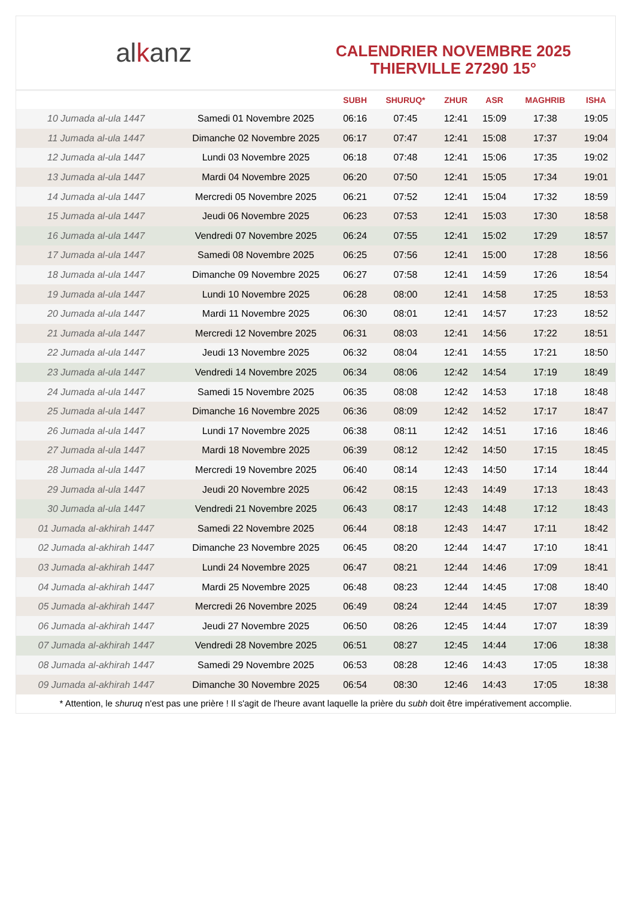alkanz
CALENDRIER NOVEMBRE 2025
THIERVILLE 27290 15°
| | | SUBH | SHURUQ* | ZHUR | ASR | MAGHRIB | ISHA |
| --- | --- | --- | --- | --- | --- | --- | --- |
| 10 Jumada al-ula 1447 | Samedi 01 Novembre 2025 | 06:16 | 07:45 | 12:41 | 15:09 | 17:38 | 19:05 |
| 11 Jumada al-ula 1447 | Dimanche 02 Novembre 2025 | 06:17 | 07:47 | 12:41 | 15:08 | 17:37 | 19:04 |
| 12 Jumada al-ula 1447 | Lundi 03 Novembre 2025 | 06:18 | 07:48 | 12:41 | 15:06 | 17:35 | 19:02 |
| 13 Jumada al-ula 1447 | Mardi 04 Novembre 2025 | 06:20 | 07:50 | 12:41 | 15:05 | 17:34 | 19:01 |
| 14 Jumada al-ula 1447 | Mercredi 05 Novembre 2025 | 06:21 | 07:52 | 12:41 | 15:04 | 17:32 | 18:59 |
| 15 Jumada al-ula 1447 | Jeudi 06 Novembre 2025 | 06:23 | 07:53 | 12:41 | 15:03 | 17:30 | 18:58 |
| 16 Jumada al-ula 1447 | Vendredi 07 Novembre 2025 | 06:24 | 07:55 | 12:41 | 15:02 | 17:29 | 18:57 |
| 17 Jumada al-ula 1447 | Samedi 08 Novembre 2025 | 06:25 | 07:56 | 12:41 | 15:00 | 17:28 | 18:56 |
| 18 Jumada al-ula 1447 | Dimanche 09 Novembre 2025 | 06:27 | 07:58 | 12:41 | 14:59 | 17:26 | 18:54 |
| 19 Jumada al-ula 1447 | Lundi 10 Novembre 2025 | 06:28 | 08:00 | 12:41 | 14:58 | 17:25 | 18:53 |
| 20 Jumada al-ula 1447 | Mardi 11 Novembre 2025 | 06:30 | 08:01 | 12:41 | 14:57 | 17:23 | 18:52 |
| 21 Jumada al-ula 1447 | Mercredi 12 Novembre 2025 | 06:31 | 08:03 | 12:41 | 14:56 | 17:22 | 18:51 |
| 22 Jumada al-ula 1447 | Jeudi 13 Novembre 2025 | 06:32 | 08:04 | 12:41 | 14:55 | 17:21 | 18:50 |
| 23 Jumada al-ula 1447 | Vendredi 14 Novembre 2025 | 06:34 | 08:06 | 12:42 | 14:54 | 17:19 | 18:49 |
| 24 Jumada al-ula 1447 | Samedi 15 Novembre 2025 | 06:35 | 08:08 | 12:42 | 14:53 | 17:18 | 18:48 |
| 25 Jumada al-ula 1447 | Dimanche 16 Novembre 2025 | 06:36 | 08:09 | 12:42 | 14:52 | 17:17 | 18:47 |
| 26 Jumada al-ula 1447 | Lundi 17 Novembre 2025 | 06:38 | 08:11 | 12:42 | 14:51 | 17:16 | 18:46 |
| 27 Jumada al-ula 1447 | Mardi 18 Novembre 2025 | 06:39 | 08:12 | 12:42 | 14:50 | 17:15 | 18:45 |
| 28 Jumada al-ula 1447 | Mercredi 19 Novembre 2025 | 06:40 | 08:14 | 12:43 | 14:50 | 17:14 | 18:44 |
| 29 Jumada al-ula 1447 | Jeudi 20 Novembre 2025 | 06:42 | 08:15 | 12:43 | 14:49 | 17:13 | 18:43 |
| 30 Jumada al-ula 1447 | Vendredi 21 Novembre 2025 | 06:43 | 08:17 | 12:43 | 14:48 | 17:12 | 18:43 |
| 01 Jumada al-akhirah 1447 | Samedi 22 Novembre 2025 | 06:44 | 08:18 | 12:43 | 14:47 | 17:11 | 18:42 |
| 02 Jumada al-akhirah 1447 | Dimanche 23 Novembre 2025 | 06:45 | 08:20 | 12:44 | 14:47 | 17:10 | 18:41 |
| 03 Jumada al-akhirah 1447 | Lundi 24 Novembre 2025 | 06:47 | 08:21 | 12:44 | 14:46 | 17:09 | 18:41 |
| 04 Jumada al-akhirah 1447 | Mardi 25 Novembre 2025 | 06:48 | 08:23 | 12:44 | 14:45 | 17:08 | 18:40 |
| 05 Jumada al-akhirah 1447 | Mercredi 26 Novembre 2025 | 06:49 | 08:24 | 12:44 | 14:45 | 17:07 | 18:39 |
| 06 Jumada al-akhirah 1447 | Jeudi 27 Novembre 2025 | 06:50 | 08:26 | 12:45 | 14:44 | 17:07 | 18:39 |
| 07 Jumada al-akhirah 1447 | Vendredi 28 Novembre 2025 | 06:51 | 08:27 | 12:45 | 14:44 | 17:06 | 18:38 |
| 08 Jumada al-akhirah 1447 | Samedi 29 Novembre 2025 | 06:53 | 08:28 | 12:46 | 14:43 | 17:05 | 18:38 |
| 09 Jumada al-akhirah 1447 | Dimanche 30 Novembre 2025 | 06:54 | 08:30 | 12:46 | 14:43 | 17:05 | 18:38 |
* Attention, le shuruq n'est pas une prière ! Il s'agit de l'heure avant laquelle la prière du subh doit être impérativement accomplie.